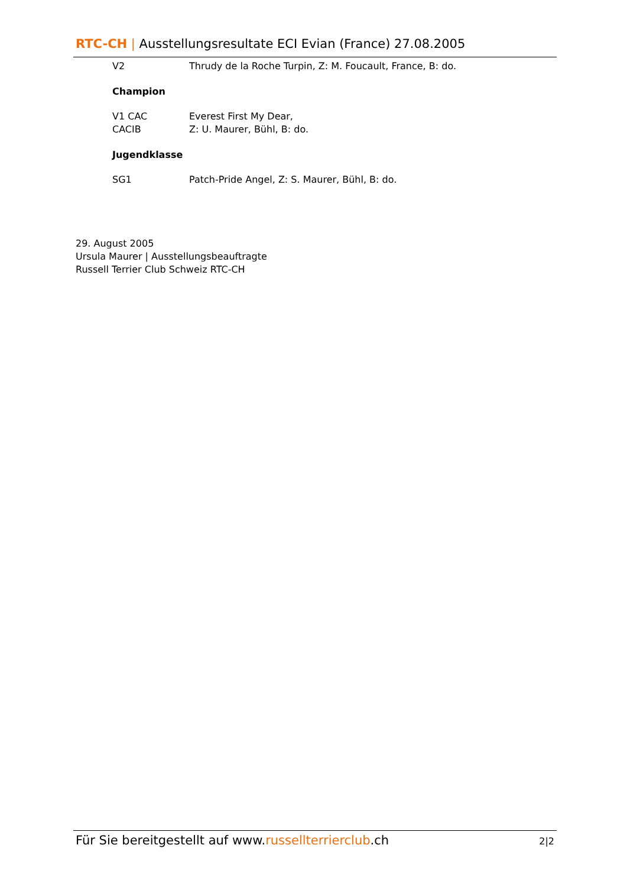RTC-CH | Ausstellungsresultate ECI Evian (France) 27.08.2005
V2 Thrudy de la Roche Turpin, Z: M. Foucault, France, B: do.
Champion
V1 CAC
CACIB
Everest First My Dear,
Z: U. Maurer, Bühl, B: do.
Jugendklasse
SG1 Patch-Pride Angel, Z: S. Maurer, Bühl, B: do.
29. August 2005
Ursula Maurer | Ausstellungsbeauftragte
Russell Terrier Club Schweiz RTC-CH
Für Sie bereitgestellt auf www.russellterrierclub.ch 2|2